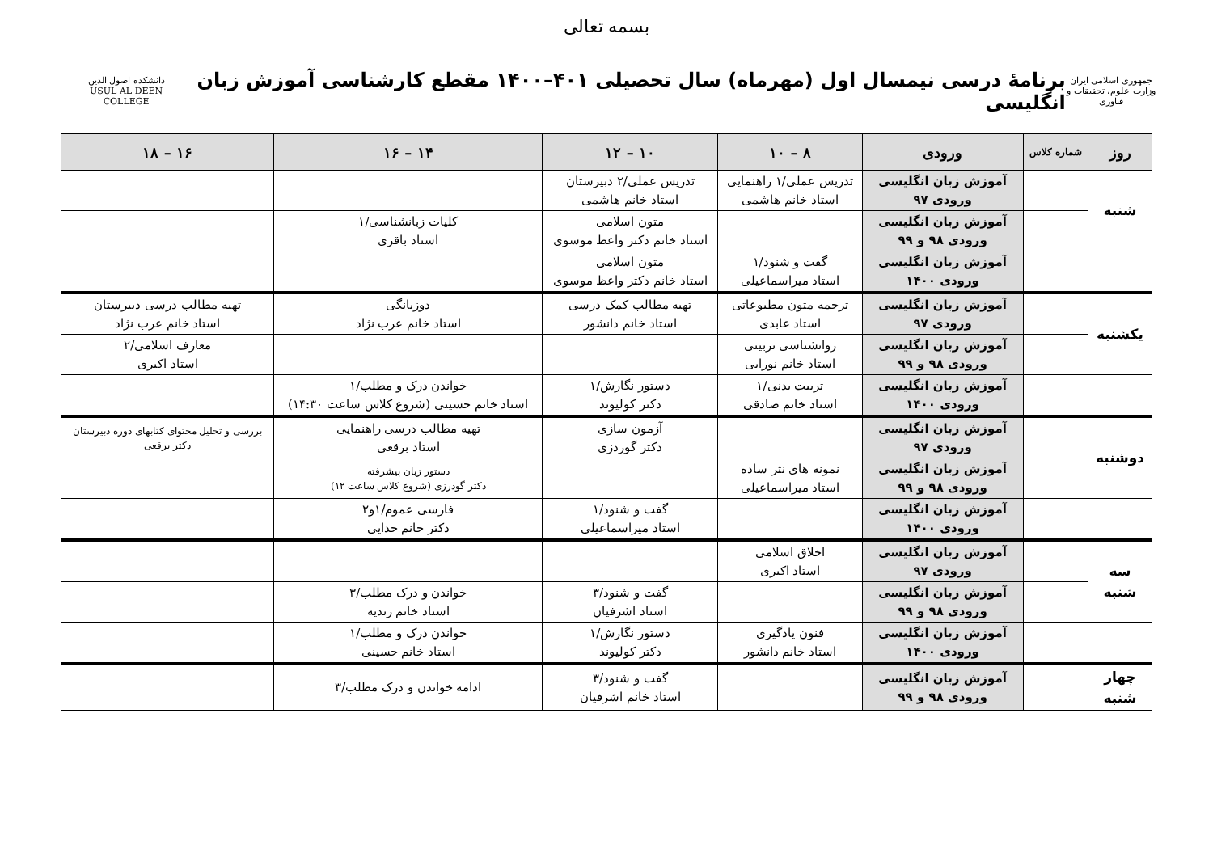بسمه تعالی
جمهوری اسلامی ایران
وزارت علوم، تحقیقات و فناوری
برنامهٔ درسی نیمسال اول (مهرماه) سال تحصیلی ۴۰۱–۱۴۰۰ مقطع کارشناسی آموزش زبان انگلیسی
دانشکده اصول الدین
USUL AL DEEN COLLEGE
| روز | شماره کلاس | ورودی | ۸ – ۱۰ | ۱۰ – ۱۲ | ۱۴ – ۱۶ | ۱۶ – ۱۸ |
| --- | --- | --- | --- | --- | --- | --- |
| شنبه | | آموزش زبان انگلیسی ورودی ۹۷ | تدریس عملی/۱ راهنمایی استاد خانم هاشمی | تدریس عملی/۲ دبیرستان استاد خانم هاشمی | | |
| | | آموزش زبان انگلیسی ورودی ۹۸ و ۹۹ | | متون اسلامی استاد خانم دکتر واعظ موسوی | کلیات زبانشناسی/۱ استاد باقری | |
| | | آموزش زبان انگلیسی ورودی ۱۴۰۰ | گفت و شنود/۱ استاد میراسماعیلی | متون اسلامی استاد خانم دکتر واعظ موسوی | | |
| یکشنبه | | آموزش زبان انگلیسی ورودی ۹۷ | ترجمه متون مطبوعاتی استاد عابدی | تهیه مطالب کمک درسی استاد خانم دانشور | دوزبانگی استاد خانم عرب نژاد | تهیه مطالب درسی دبیرستان استاد خانم عرب نژاد |
| | | آموزش زبان انگلیسی ورودی ۹۸ و ۹۹ | روانشناسی تربیتی استاد خانم نورایی | | | معارف اسلامی/۲ استاد اکبری |
| | | آموزش زبان انگلیسی ورودی ۱۴۰۰ | تربیت بدنی/۱ استاد خانم صادقی | دستور نگارش/۱ دکتر کولیوند | خواندن درک و مطلب/۱ استاد خانم حسینی (شروع کلاس ساعت ۱۴:۳۰) | |
| دوشنبه | | آموزش زبان انگلیسی ورودی ۹۷ | | آزمون سازی دکتر گوردزی | تهیه مطالب درسی راهنمایی استاد برقعی | بررسی و تحلیل محتوای کتابهای دوره دبیرستان دکتر برقعی |
| | | آموزش زبان انگلیسی ورودی ۹۸ و ۹۹ | نمونه های نثر ساده استاد میراسماعیلی | | دستور زبان پیشرفته دکتر گودرزی (شروع کلاس ساعت ۱۲) | |
| | | آموزش زبان انگلیسی ورودی ۱۴۰۰ | | گفت و شنود/۱ استاد میراسماعیلی | فارسی عموم/۱و۲ دکتر خانم خدایی | |
| سه شنبه | | آموزش زبان انگلیسی ورودی ۹۷ | اخلاق اسلامی استاد اکبری | | | |
| | | آموزش زبان انگلیسی ورودی ۹۸ و ۹۹ | | گفت و شنود/۳ استاد اشرفیان | خواندن و درک مطلب/۳ استاد خانم زندیه | |
| | | آموزش زبان انگلیسی ورودی ۱۴۰۰ | فنون یادگیری استاد خانم دانشور | دستور نگارش/۱ دکتر کولیوند | خواندن درک و مطلب/۱ استاد خانم حسینی | |
| چهار شنبه | | آموزش زبان انگلیسی ورودی ۹۸ و ۹۹ | | گفت و شنود/۳ استاد خانم اشرفیان | ادامه خواندن و درک مطلب/۳ | |